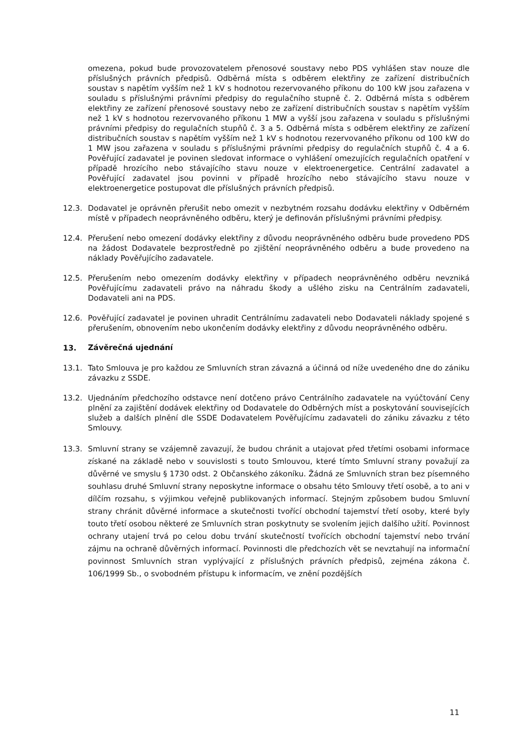omezena, pokud bude provozovatelem přenosové soustavy nebo PDS vyhlášen stav nouze dle příslušných právních předpisů. Odběrná místa s odběrem elektřiny ze zařízení distribučních soustav s napětím vyšším než 1 kV s hodnotou rezervovaného příkonu do 100 kW jsou zařazena v souladu s příslušnými právními předpisy do regulačního stupně č. 2. Odběrná místa s odběrem elektřiny ze zařízení přenosové soustavy nebo ze zařízení distribučních soustav s napětím vyšším než 1 kV s hodnotou rezervovaného příkonu 1 MW a vyšší jsou zařazena v souladu s příslušnými právními předpisy do regulačních stupňů č. 3 a 5. Odběrná místa s odběrem elektřiny ze zařízení distribučních soustav s napětím vyšším než 1 kV s hodnotou rezervovaného příkonu od 100 kW do 1 MW jsou zařazena v souladu s příslušnými právními předpisy do regulačních stupňů č. 4 a 6. Pověřující zadavatel je povinen sledovat informace o vyhlášení omezujících regulačních opatření v případě hrozícího nebo stávajícího stavu nouze v elektroenergetice. Centrální zadavatel a Pověřující zadavatel jsou povinni v případě hrozícího nebo stávajícího stavu nouze v elektroenergetice postupovat dle příslušných právních předpisů.
12.3. Dodavatel je oprávněn přerušit nebo omezit v nezbytném rozsahu dodávku elektřiny v Odběrném místě v případech neoprávněného odběru, který je definován příslušnými právními předpisy.
12.4. Přerušení nebo omezení dodávky elektřiny z důvodu neoprávněného odběru bude provedeno PDS na žádost Dodavatele bezprostředně po zjištění neoprávněného odběru a bude provedeno na náklady Pověřujícího zadavatele.
12.5. Přerušením nebo omezením dodávky elektřiny v případech neoprávněného odběru nevzniká Pověřujícímu zadavateli právo na náhradu škody a ušlého zisku na Centrálním zadavateli, Dodavateli ani na PDS.
12.6. Pověřující zadavatel je povinen uhradit Centrálnímu zadavateli nebo Dodavateli náklady spojené s přerušením, obnovením nebo ukončením dodávky elektřiny z důvodu neoprávněného odběru.
13. Závěrečná ujednání
13.1. Tato Smlouva je pro každou ze Smluvních stran závazná a účinná od níže uvedeného dne do zániku závazku z SSDE.
13.2. Ujednáním předchozího odstavce není dotčeno právo Centrálního zadavatele na vyúčtování Ceny plnění za zajištění dodávek elektřiny od Dodavatele do Odběrných míst a poskytování souvisejících služeb a dalších plnění dle SSDE Dodavatelem Pověřujícímu zadavateli do zániku závazku z této Smlouvy.
13.3. Smluvní strany se vzájemně zavazují, že budou chránit a utajovat před třetími osobami informace získané na základě nebo v souvislosti s touto Smlouvou, které tímto Smluvní strany považují za důvěrné ve smyslu § 1730 odst. 2 Občanského zákoníku. Žádná ze Smluvních stran bez písemného souhlasu druhé Smluvní strany neposkytne informace o obsahu této Smlouvy třetí osobě, a to ani v dílčím rozsahu, s výjimkou veřejně publikovaných informací. Stejným způsobem budou Smluvní strany chránit důvěrné informace a skutečnosti tvořící obchodní tajemství třetí osoby, které byly touto třetí osobou některé ze Smluvních stran poskytnuty se svolením jejich dalšího užití. Povinnost ochrany utajení trvá po celou dobu trvání skutečností tvořících obchodní tajemství nebo trvání zájmu na ochraně důvěrných informací. Povinnosti dle předchozích vět se nevztahují na informační povinnost Smluvních stran vyplývající z příslušných právních předpisů, zejména zákona č. 106/1999 Sb., o svobodném přístupu k informacím, ve znění pozdějších
11